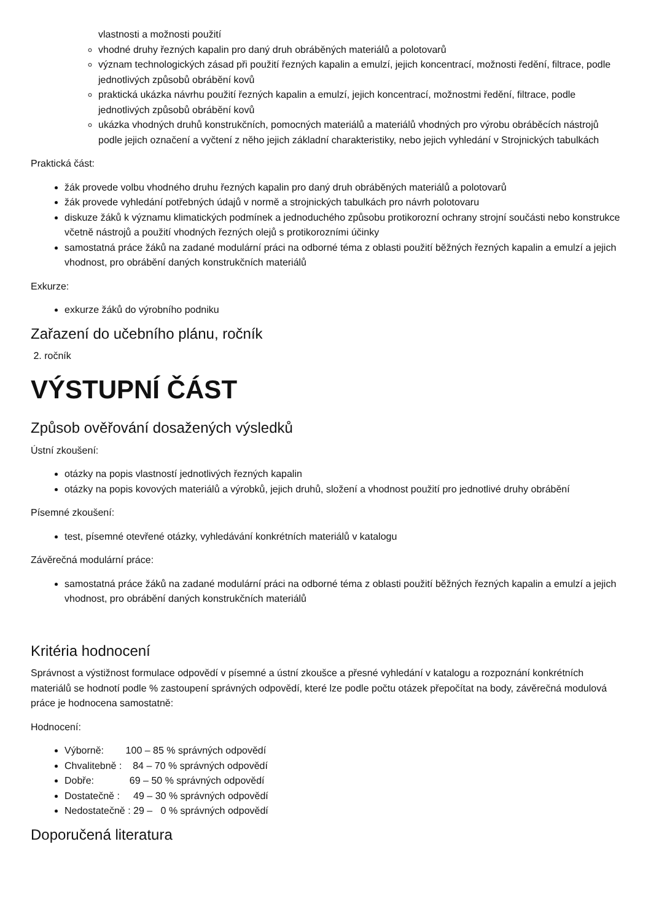vlastnosti a možnosti použití
vhodné druhy řezných kapalin pro daný druh obráběných materiálů a polotovarů
význam technologických zásad při použití řezných kapalin a emulzí, jejich koncentrací, možnosti ředění, filtrace, podle jednotlivých způsobů obrábění kovů
praktická ukázka návrhu použití řezných kapalin a emulzí, jejich koncentrací, možnostmi ředění, filtrace, podle jednotlivých způsobů obrábění kovů
ukázka vhodných druhů konstrukčních, pomocných materiálů a materiálů vhodných pro výrobu obráběcích nástrojů podle jejich označení a vyčtení z něho jejich základní charakteristiky, nebo jejich vyhledání v Strojnických tabulkách
Praktická část:
žák provede volbu vhodného druhu řezných kapalin pro daný druh obráběných materiálů a polotovarů
žák provede vyhledání potřebných údajů v normě a strojnických tabulkách pro návrh polotovaru
diskuze žáků k významu klimatických podmínek a jednoduchého způsobu protikorozní ochrany strojní součásti nebo konstrukce včetně nástrojů a použití vhodných řezných olejů s protikorozními účinky
samostatná práce žáků na zadané modulární práci na odborné téma z oblasti použití běžných řezných kapalin a emulzí a jejich vhodnost, pro obrábění daných konstrukčních materiálů
Exkurze:
exkurze žáků do výrobního podniku
Zařazení do učebního plánu, ročník
2. ročník
VÝSTUPNÍ ČÁST
Způsob ověřování dosažených výsledků
Ústní zkoušení:
otázky na popis vlastností jednotlivých řezných kapalin
otázky na popis kovových materiálů a výrobků, jejich druhů, složení a vhodnost použití pro jednotlivé druhy obrábění
Písemné zkoušení:
test, písemné otevřené otázky, vyhledávání konkrétních materiálů v katalogu
Závěrečná modulární práce:
samostatná práce žáků na zadané modulární práci na odborné téma z oblasti použití běžných řezných kapalin a emulzí a jejich vhodnost, pro obrábění daných konstrukčních materiálů
Kritéria hodnocení
Správnost a výstižnost formulace odpovědí v písemné a ústní zkoušce a přesné vyhledání v katalogu a rozpoznání konkrétních materiálů se hodnotí podle % zastoupení správných odpovědí, které lze podle počtu otázek přepočítat na body, závěrečná modulová práce je hodnocena samostatně:
Hodnocení:
Výborně:        100 – 85 % správných odpovědí
Chvalitebně :    84 – 70 % správných odpovědí
Dobře:             69 – 50 % správných odpovědí
Dostatečně :     49 – 30 % správných odpovědí
Nedostatečně : 29 –   0 % správných odpovědí
Doporučená literatura